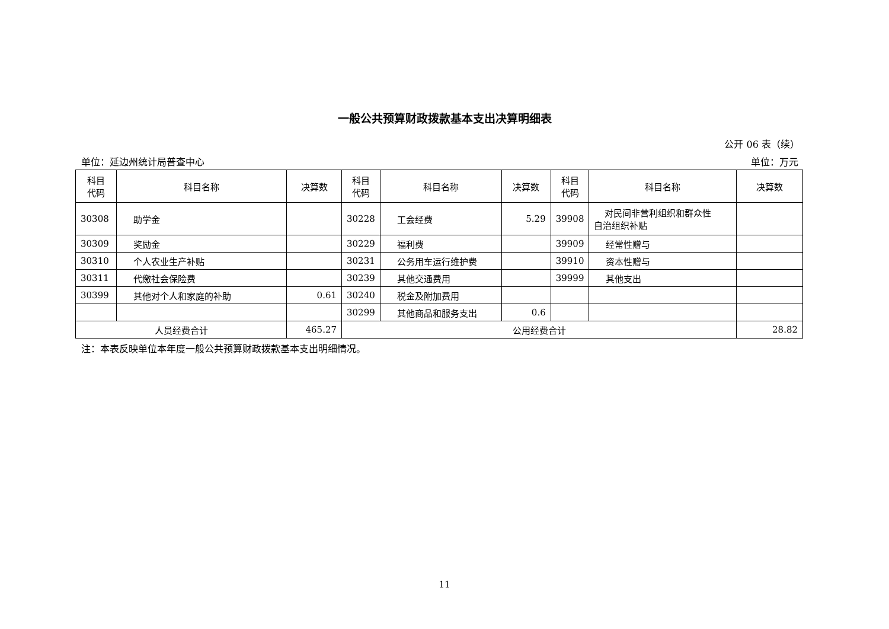一般公共预算财政拨款基本支出决算明细表
公开 06 表（续）
单位：延边州统计局普查中心 单位：万元
| 科目 代码 | 科目名称 | 决算数 | 科目 代码 | 科目名称 | 决算数 | 科目 代码 | 科目名称 | 决算数 |
| --- | --- | --- | --- | --- | --- | --- | --- | --- |
| 30308 | 助学金 | | 30228 | 工会经费 | 5.29 | 39908 | 对民间非营利组织和群众性 自治组织补贴 | |
| 30309 | 奖励金 | | 30229 | 福利费 | | 39909 | 经常性赠与 | |
| 30310 | 个人农业生产补贴 | | 30231 | 公务用车运行维护费 | | 39910 | 资本性赠与 | |
| 30311 | 代缴社会保险费 | | 30239 | 其他交通费用 | | 39999 | 其他支出 | |
| 30399 | 其他对个人和家庭的补助 | 0.61 | 30240 | 税金及附加费用 | | | | |
| | | | 30299 | 其他商品和服务支出 | 0.6 | | | |
| 人员经费合计 | | 465.27 | 公用经费合计 | | | | | 28.82 |
注：本表反映单位本年度一般公共预算财政拨款基本支出明细情况。
11